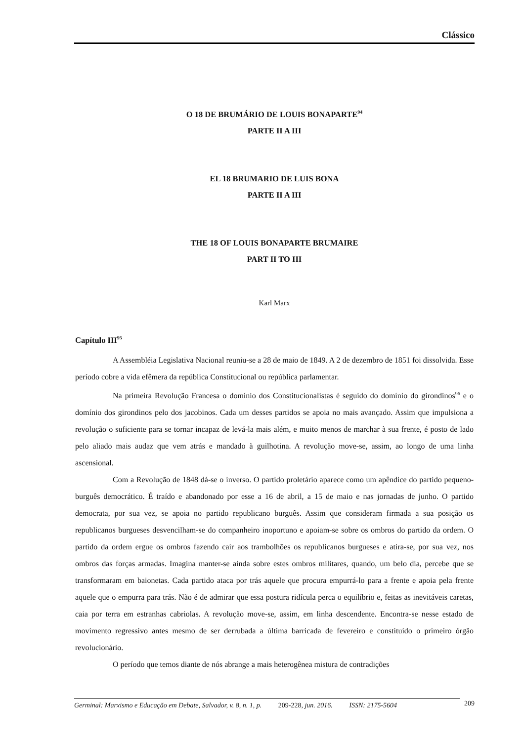Clássico
O 18 DE BRUMÁRIO DE LOUIS BONAPARTE<sup>94</sup>
PARTE II A III
EL 18 BRUMARIO DE LUIS BONA
PARTE II A III
THE 18 OF LOUIS BONAPARTE BRUMAIRE
PART II TO III
Karl Marx
Capítulo III<sup>95</sup>
A Assembléia Legislativa Nacional reuniu-se a 28 de maio de 1849. A 2 de dezembro de 1851 foi dissolvida. Esse período cobre a vida efêmera da república Constitucional ou república parlamentar.
Na primeira Revolução Francesa o domínio dos Constitucionalistas é seguido do domínio do girondinos<sup>96</sup> e o domínio dos girondinos pelo dos jacobinos. Cada um desses partidos se apoia no mais avançado. Assim que impulsiona a revolução o suficiente para se tornar incapaz de levá-la mais além, e muito menos de marchar à sua frente, é posto de lado pelo aliado mais audaz que vem atrás e mandado à guilhotina. A revolução move-se, assim, ao longo de uma linha ascensional.
Com a Revolução de 1848 dá-se o inverso. O partido proletário aparece como um apêndice do partido pequeno-burguês democrático. É traído e abandonado por esse a 16 de abril, a 15 de maio e nas jornadas de junho. O partido democrata, por sua vez, se apoia no partido republicano burguês. Assim que consideram firmada a sua posição os republicanos burgueses desvencilham-se do companheiro inoportuno e apoiam-se sobre os ombros do partido da ordem. O partido da ordem ergue os ombros fazendo cair aos trambolhões os republicanos burgueses e atira-se, por sua vez, nos ombros das forças armadas. Imagina manter-se ainda sobre estes ombros militares, quando, um belo dia, percebe que se transformaram em baionetas. Cada partido ataca por trás aquele que procura empurrá-lo para a frente e apoia pela frente aquele que o empurra para trás. Não é de admirar que essa postura ridícula perca o equilíbrio e, feitas as inevitáveis caretas, caia por terra em estranhas cabriolas. A revolução move-se, assim, em linha descendente. Encontra-se nesse estado de movimento regressivo antes mesmo de ser derrubada a última barricada de fevereiro e constituído o primeiro órgão revolucionário.
O período que temos diante de nós abrange a mais heterogênea mistura de contradições
Germinal: Marxismo e Educação em Debate, Salvador, v. 8, n. 1, p. 209-228, jun. 2016. ISSN: 2175-5604 209